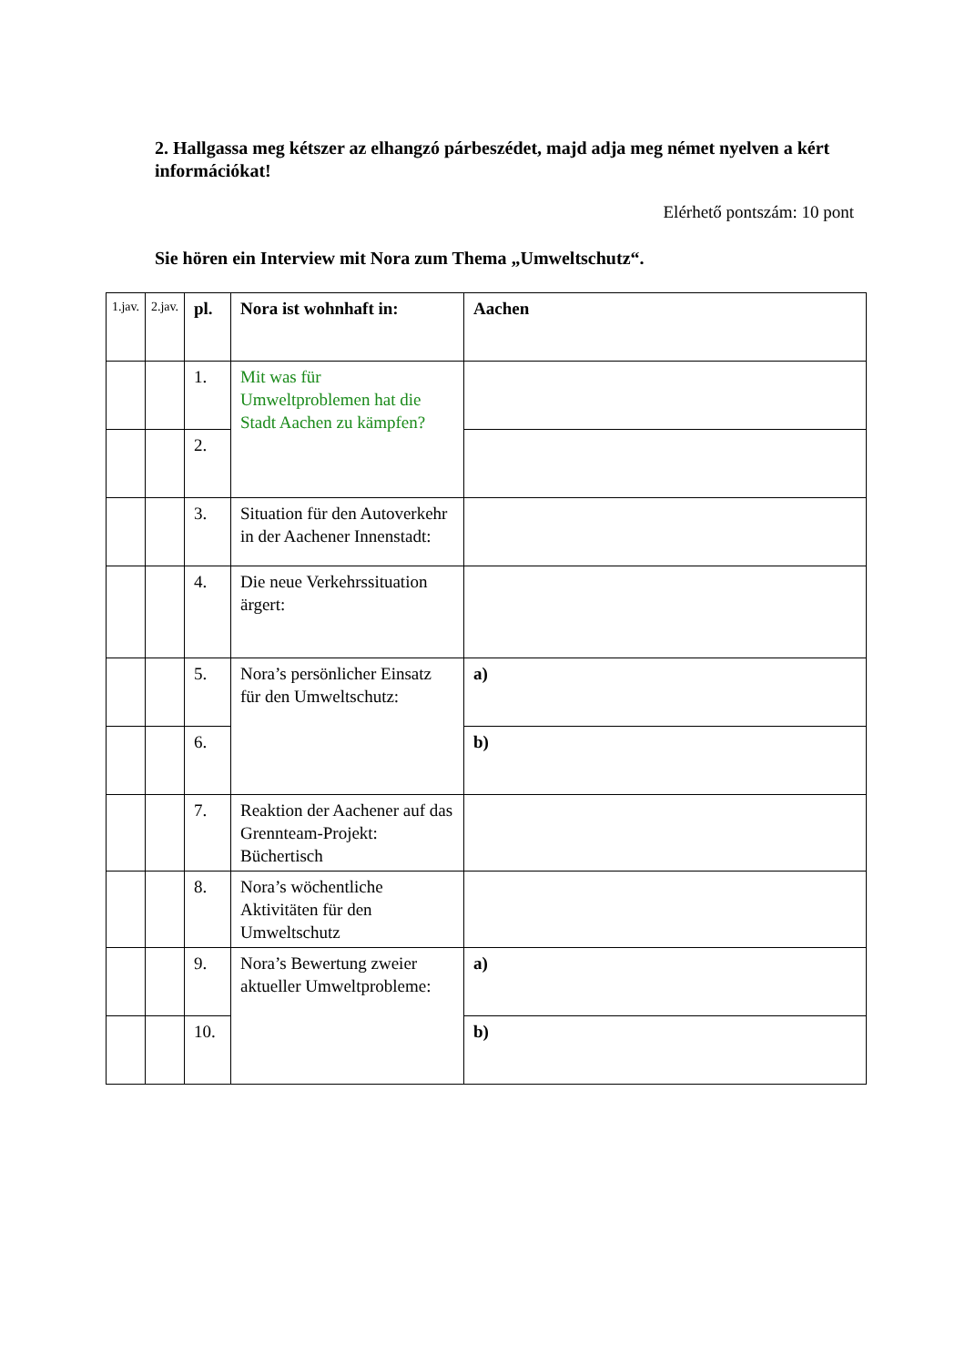2. Hallgassa meg kétszer az elhangzó párbeszédet, majd adja meg német nyelven a kért információkat!
Elérhető pontszám: 10 pont
Sie hören ein Interview mit Nora zum Thema „Umweltschutz“.
| 1.jav. | 2.jav. | pl. | Nora ist wohnhaft in: | Aachen |
| | | 1. | Mit was für Umweltproblemen hat die Stadt Aachen zu kämpfen? | |
| | | 2. | | |
| | | 3. | Situation für den Autoverkehr in der Aachener Innenstadt: | |
| | | 4. | Die neue Verkehrssituation ärgert: | |
| | | 5. | Nora’s persönlicher Einsatz für den Umweltschutz: | a) |
| | | 6. | | b) |
| | | 7. | Reaktion der Aachener auf das Grennteam-Projekt: Büchertisch | |
| | | 8. | Nora’s wöchentliche Aktivitäten für den Umweltschutz | |
| | | 9. | Nora’s Bewertung zweier aktueller Umweltprobleme: | a) |
| | | 10. | | b) |